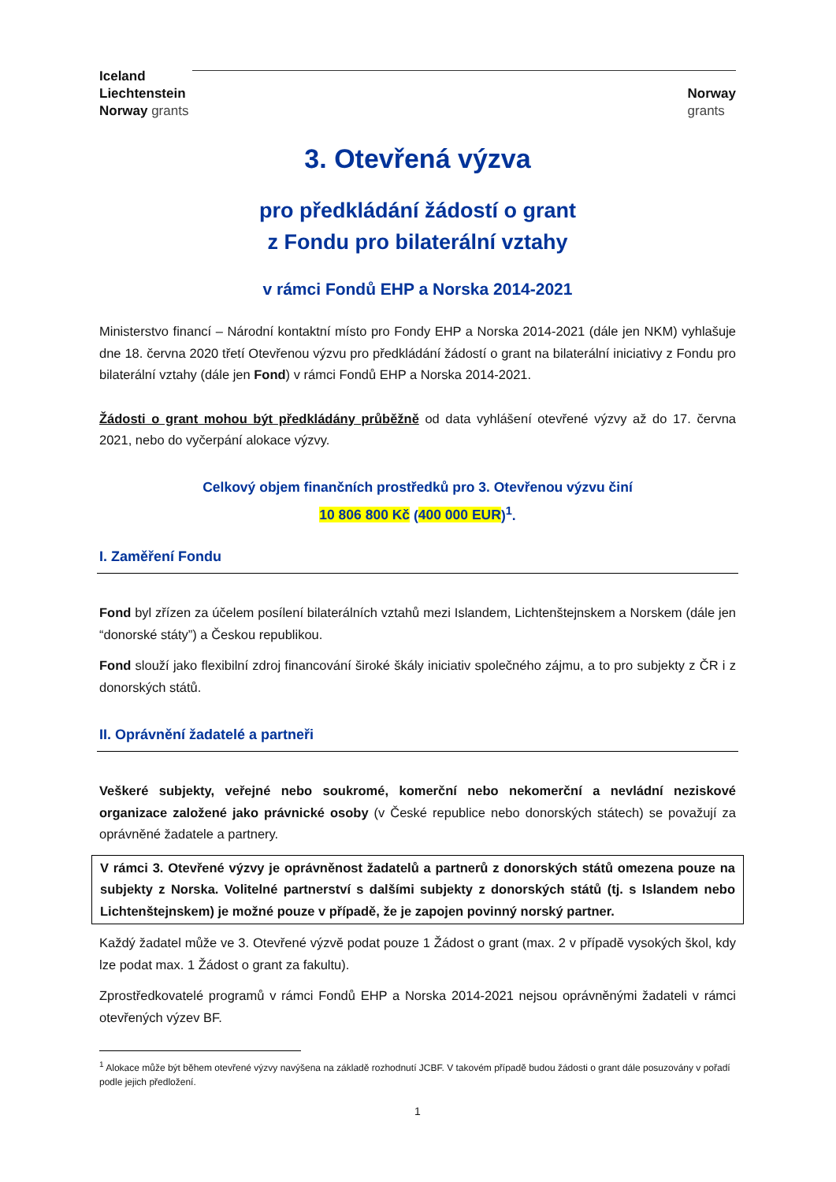Iceland
Liechtenstein
Norway grants
Norway
grants
3. Otevřená výzva
pro předkládání žádostí o grant
z Fondu pro bilaterální vztahy
v rámci Fondů EHP a Norska 2014-2021
Ministerstvo financí – Národní kontaktní místo pro Fondy EHP a Norska 2014-2021 (dále jen NKM) vyhlašuje dne 18. června 2020 třetí Otevřenou výzvu pro předkládání žádostí o grant na bilaterální iniciativy z Fondu pro bilaterální vztahy (dále jen Fond) v rámci Fondů EHP a Norska 2014-2021.
Žádosti o grant mohou být předkládány průběžně od data vyhlášení otevřené výzvy až do 17. června 2021, nebo do vyčerpání alokace výzvy.
Celkový objem finančních prostředků pro 3. Otevřenou výzvu činí
10 806 800 Kč (400 000 EUR)<sup>1</sup>.
I. Zaměření Fondu
Fond byl zřízen za účelem posílení bilaterálních vztahů mezi Islandem, Lichtenštejnskem a Norskem (dále jen “donorské státy”) a Českou republikou.
Fond slouží jako flexibilní zdroj financování široké škály iniciativ společného zájmu, a to pro subjekty z ČR i z donorských států.
II. Oprávnění žadatelé a partneři
Veškeré subjekty, veřejné nebo soukromé, komerční nebo nekomerční a nevládní neziskové organizace založené jako právnické osoby (v České republice nebo donorských státech) se považují za oprávněné žadatele a partnery.
V rámci 3. Otevřené výzvy je oprávněnost žadatelů a partnerů z donorských států omezena pouze na subjekty z Norska. Volitelné partnerství s dalšími subjekty z donorských států (tj. s Islandem nebo Lichtenštejnskem) je možné pouze v případě, že je zapojen povinný norský partner.
Každý žadatel může ve 3. Otevřené výzvě podat pouze 1 Žádost o grant (max. 2 v případě vysokých škol, kdy lze podat max. 1 Žádost o grant za fakultu).
Zprostředkovatelé programů v rámci Fondů EHP a Norska 2014-2021 nejsou oprávněnými žadateli v rámci otevřených výzev BF.
<sup>1</sup> Alokace může být během otevřené výzvy navýšena na základě rozhodnutí JCBF. V takovém případě budou žádosti o grant dále posuzovány v pořadí podle jejich předložení.
1